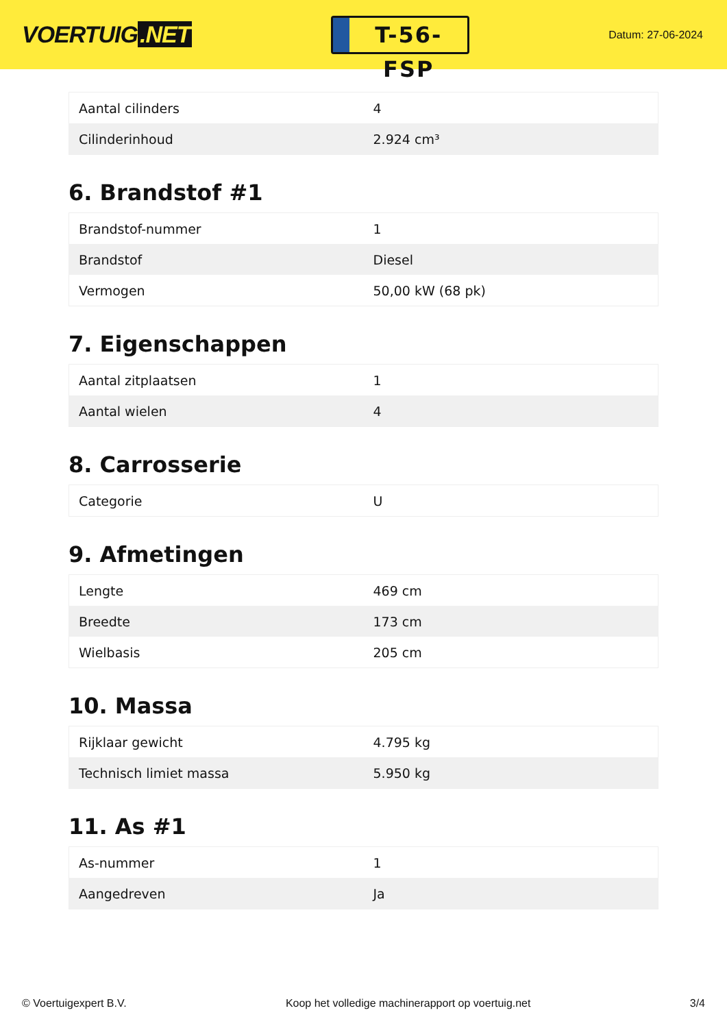VOERTUIG.NET
T-56-FSP
Datum: 27-06-2024
| Aantal cilinders | 4 |
| Cilinderinhoud | 2.924 cm³ |
6. Brandstof #1
| Brandstof-nummer | 1 |
| Brandstof | Diesel |
| Vermogen | 50,00 kW (68 pk) |
7. Eigenschappen
| Aantal zitplaatsen | 1 |
| Aantal wielen | 4 |
8. Carrosserie
| Categorie | U |
9. Afmetingen
| Lengte | 469 cm |
| Breedte | 173 cm |
| Wielbasis | 205 cm |
10. Massa
| Rijklaar gewicht | 4.795 kg |
| Technisch limiet massa | 5.950 kg |
11. As #1
| As-nummer | 1 |
| Aangedreven | Ja |
© Voertuigexpert B.V. Koop het volledige machinerapport op voertuig.net 3/4